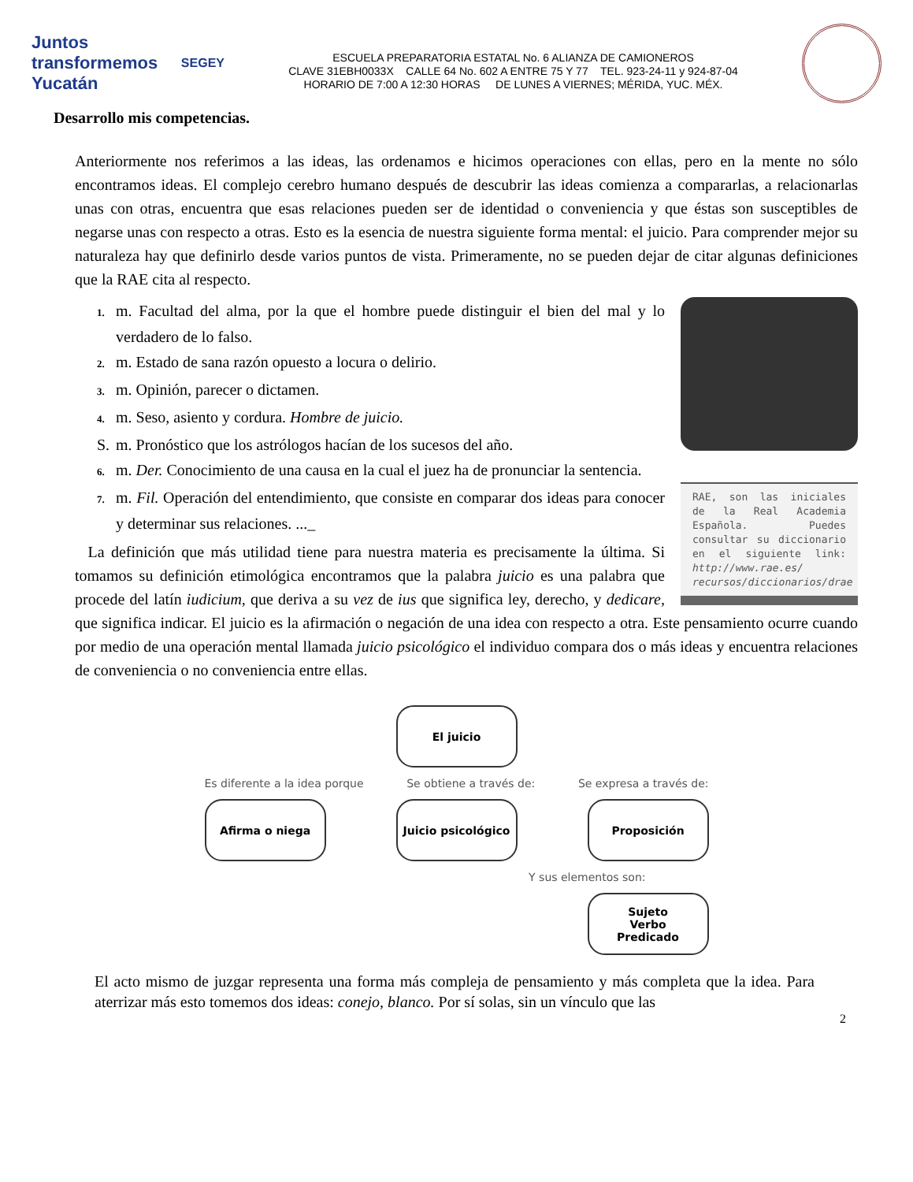Juntos transformemos Yucatán SEGEY
ESCUELA PREPARATORIA ESTATAL No. 6 ALIANZA DE CAMIONEROS
CLAVE 31EBH0033X CALLE 64 No. 602 A ENTRE 75 Y 77 TEL. 923-24-11 y 924-87-04
HORARIO DE 7:00 A 12:30 HORAS DE LUNES A VIERNES; MÉRIDA, YUC. MÉX.
Desarrollo mis competencias.
Anteriormente nos referimos a las ideas, las ordenamos e hicimos operaciones con ellas, pero en la mente no sólo encontramos ideas. El complejo cerebro humano después de descubrir las ideas comienza a compararlas, a relacionarlas unas con otras, encuentra que esas relaciones pueden ser de identidad o conveniencia y que éstas son susceptibles de negarse unas con respecto a otras. Esto es la esencia de nuestra siguiente forma mental: el juicio. Para comprender mejor su naturaleza hay que definirlo desde varios puntos de vista. Primeramente, no se pueden dejar de citar algunas definiciones que la RAE cita al respecto.
RAE, son las iniciales de la Real Academia Española. Puedes consultar su diccionario en el siguiente link: http://www.rae.es/ recursos/diccionarios/drae
1. m. Facultad del alma, por la que el hombre puede distinguir el bien del mal y lo verdadero de lo falso.
2. m. Estado de sana razón opuesto a locura o delirio.
3. m. Opinión, parecer o dictamen.
4. m. Seso, asiento y cordura. Hombre de juicio.
S. m. Pronóstico que los astrólogos hacían de los sucesos del año.
6. m. Der. Conocimiento de una causa en la cual el juez ha de pronunciar la sentencia.
7. m. Fil. Operación del entendimiento, que consiste en comparar dos ideas para conocer y determinar sus relaciones. ..._
La definición que más utilidad tiene para nuestra materia es precisamente la última. Si tomamos su definición etimológica encontramos que la palabra juicio es una palabra que procede del latín iudicium, que deriva a su vez de ius que significa ley, derecho, y dedicare, que significa indicar. El juicio es la afirmación o negación de una idea con respecto a otra. Este pensamiento ocurre cuando por medio de una operación mental llamada juicio psicológico el individuo compara dos o más ideas y encuentra relaciones de conveniencia o no conveniencia entre ellas.
El juicio
Es diferente a la idea porque Se obtiene a través de: Se expresa a través de:
Afirma o niega Juicio psicológico
Proposición
Y sus elementos son:
Sujeto
Verbo
Predicado
El acto mismo de juzgar representa una forma más compleja de pensamiento y más completa que la idea. Para aterrizar más esto tomemos dos ideas: conejo, blanco. Por sí solas, sin un vínculo que las
2